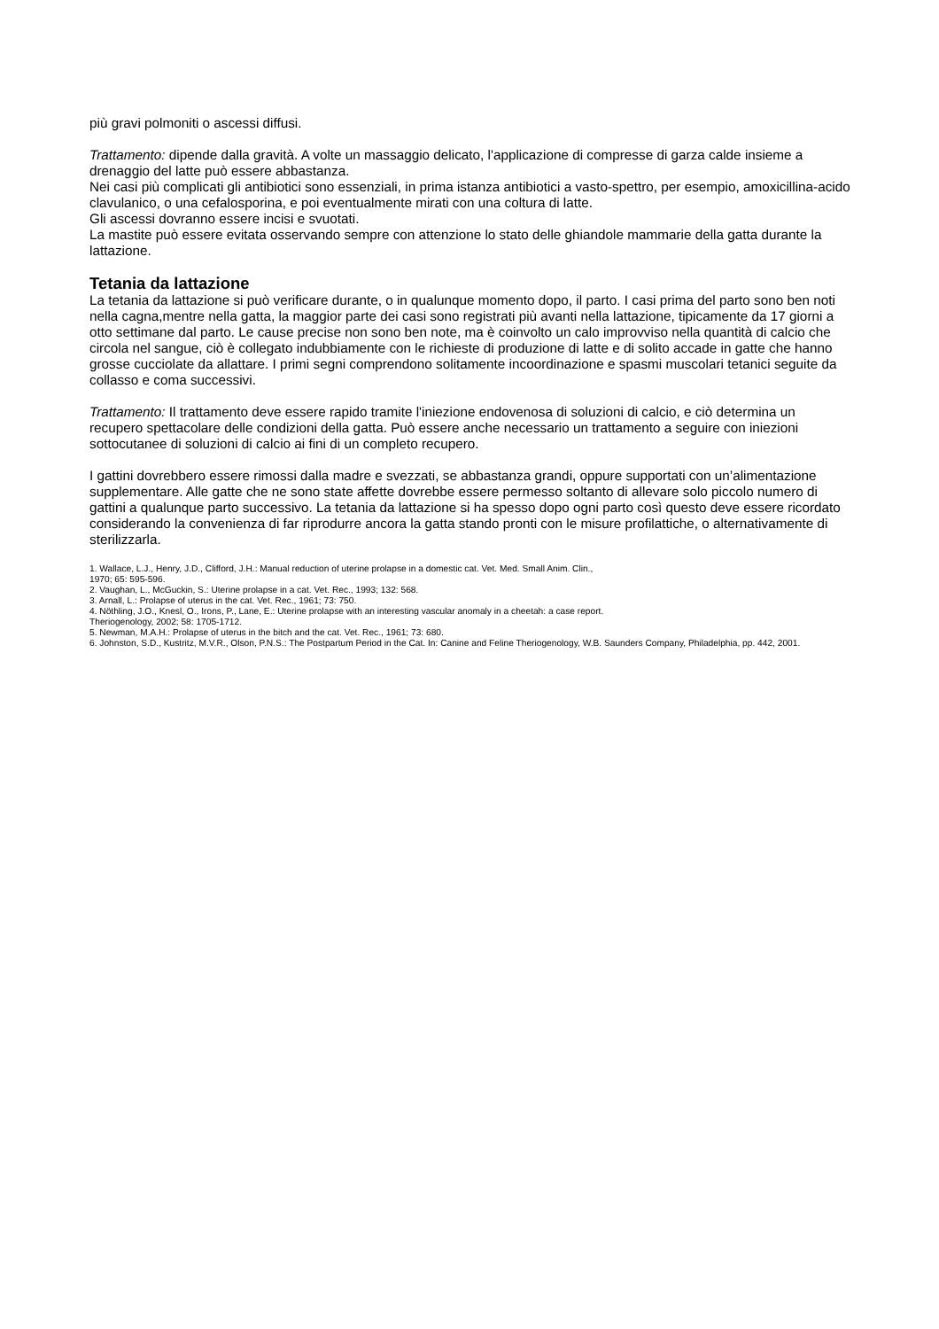più gravi polmoniti o ascessi diffusi.
Trattamento: dipende dalla gravità. A volte un massaggio delicato, l'applicazione di compresse di garza calde insieme a drenaggio del latte può essere abbastanza.
Nei casi più complicati gli antibiotici sono essenziali, in prima istanza antibiotici a vasto-spettro, per esempio, amoxicillina-acido clavulanico, o una cefalosporina, e poi eventualmente mirati con una coltura di latte.
Gli ascessi dovranno essere incisi e svuotati.
La mastite può essere evitata osservando sempre con attenzione lo stato delle ghiandole mammarie della gatta durante la lattazione.
Tetania da lattazione
La tetania da lattazione si può verificare durante, o in qualunque momento dopo, il parto. I casi prima del parto sono ben noti nella cagna,mentre nella gatta, la maggior parte dei casi sono registrati più avanti nella lattazione, tipicamente da 17 giorni a otto settimane dal parto. Le cause precise non sono ben note, ma è coinvolto un calo improvviso nella quantità di calcio che circola nel sangue, ciò è collegato indubbiamente con le richieste di produzione di latte e di solito accade in gatte che hanno grosse cucciolate da allattare. I primi segni comprendono solitamente incoordinazione e spasmi muscolari tetanici seguite da collasso e coma successivi.
Trattamento: Il trattamento deve essere rapido tramite l'iniezione endovenosa di soluzioni di calcio, e ciò determina un recupero spettacolare delle condizioni della gatta. Può essere anche necessario un trattamento a seguire con iniezioni sottocutanee di soluzioni di calcio ai fini di un completo recupero.
I gattini dovrebbero essere rimossi dalla madre e svezzati, se abbastanza grandi, oppure supportati con un’alimentazione supplementare. Alle gatte che ne sono state affette dovrebbe essere permesso soltanto di allevare solo piccolo numero di gattini a qualunque parto successivo. La tetania da lattazione si ha spesso dopo ogni parto così questo deve essere ricordato considerando la convenienza di far riprodurre ancora la gatta stando pronti con le misure profilattiche, o alternativamente di sterilizzarla.
1. Wallace, L.J., Henry, J.D., Clifford, J.H.: Manual reduction of uterine prolapse in a domestic cat. Vet. Med. Small Anim. Clin.,
1970; 65: 595-596.
2. Vaughan, L., McGuckin, S.: Uterine prolapse in a cat. Vet. Rec., 1993; 132: 568.
3. Arnall, L.: Prolapse of uterus in the cat. Vet. Rec., 1961; 73: 750.
4. Nöthling, J.O., Knesl, O., Irons, P., Lane, E.: Uterine prolapse with an interesting vascular anomaly in a cheetah: a case report.
Theriogenology, 2002; 58: 1705-1712.
5. Newman, M.A.H.: Prolapse of uterus in the bitch and the cat. Vet. Rec., 1961; 73: 680.
6. Johnston, S.D., Kustritz, M.V.R., Olson, P.N.S.: The Postpartum Period in the Cat. In: Canine and Feline Theriogenology, W.B. Saunders Company, Philadelphia, pp. 442, 2001.